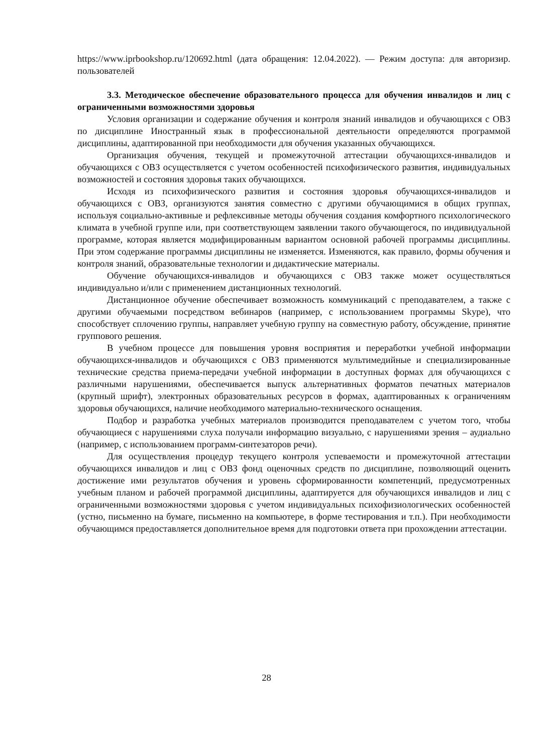https://www.iprbookshop.ru/120692.html (дата обращения: 12.04.2022). — Режим доступа: для авторизир. пользователей
3.3. Методическое обеспечение образовательного процесса для обучения инвалидов и лиц с ограниченными возможностями здоровья
Условия организации и содержание обучения и контроля знаний инвалидов и обучающихся с ОВЗ по дисциплине Иностранный язык в профессиональной деятельности определяются программой дисциплины, адаптированной при необходимости для обучения указанных обучающихся.
Организация обучения, текущей и промежуточной аттестации обучающихся-инвалидов и обучающихся с ОВЗ осуществляется с учетом особенностей психофизического развития, индивидуальных возможностей и состояния здоровья таких обучающихся.
Исходя из психофизического развития и состояния здоровья обучающихся-инвалидов и обучающихся с ОВЗ, организуются занятия совместно с другими обучающимися в общих группах, используя социально-активные и рефлексивные методы обучения создания комфортного психологического климата в учебной группе или, при соответствующем заявлении такого обучающегося, по индивидуальной программе, которая является модифицированным вариантом основной рабочей программы дисциплины. При этом содержание программы дисциплины не изменяется. Изменяются, как правило, формы обучения и контроля знаний, образовательные технологии и дидактические материалы.
Обучение обучающихся-инвалидов и обучающихся с ОВЗ также может осуществляться индивидуально и/или с применением дистанционных технологий.
Дистанционное обучение обеспечивает возможность коммуникаций с преподавателем, а также с другими обучаемыми посредством вебинаров (например, с использованием программы Skype), что способствует сплочению группы, направляет учебную группу на совместную работу, обсуждение, принятие группового решения.
В учебном процессе для повышения уровня восприятия и переработки учебной информации обучающихся-инвалидов и обучающихся с ОВЗ применяются мультимедийные и специализированные технические средства приема-передачи учебной информации в доступных формах для обучающихся с различными нарушениями, обеспечивается выпуск альтернативных форматов печатных материалов (крупный шрифт), электронных образовательных ресурсов в формах, адаптированных к ограничениям здоровья обучающихся, наличие необходимого материально-технического оснащения.
Подбор и разработка учебных материалов производится преподавателем с учетом того, чтобы обучающиеся с нарушениями слуха получали информацию визуально, с нарушениями зрения – аудиально (например, с использованием программ-синтезаторов речи).
Для осуществления процедур текущего контроля успеваемости и промежуточной аттестации обучающихся инвалидов и лиц с ОВЗ фонд оценочных средств по дисциплине, позволяющий оценить достижение ими результатов обучения и уровень сформированности компетенций, предусмотренных учебным планом и рабочей программой дисциплины, адаптируется для обучающихся инвалидов и лиц с ограниченными возможностями здоровья с учетом индивидуальных психофизиологических особенностей (устно, письменно на бумаге, письменно на компьютере, в форме тестирования и т.п.). При необходимости обучающимся предоставляется дополнительное время для подготовки ответа при прохождении аттестации.
28